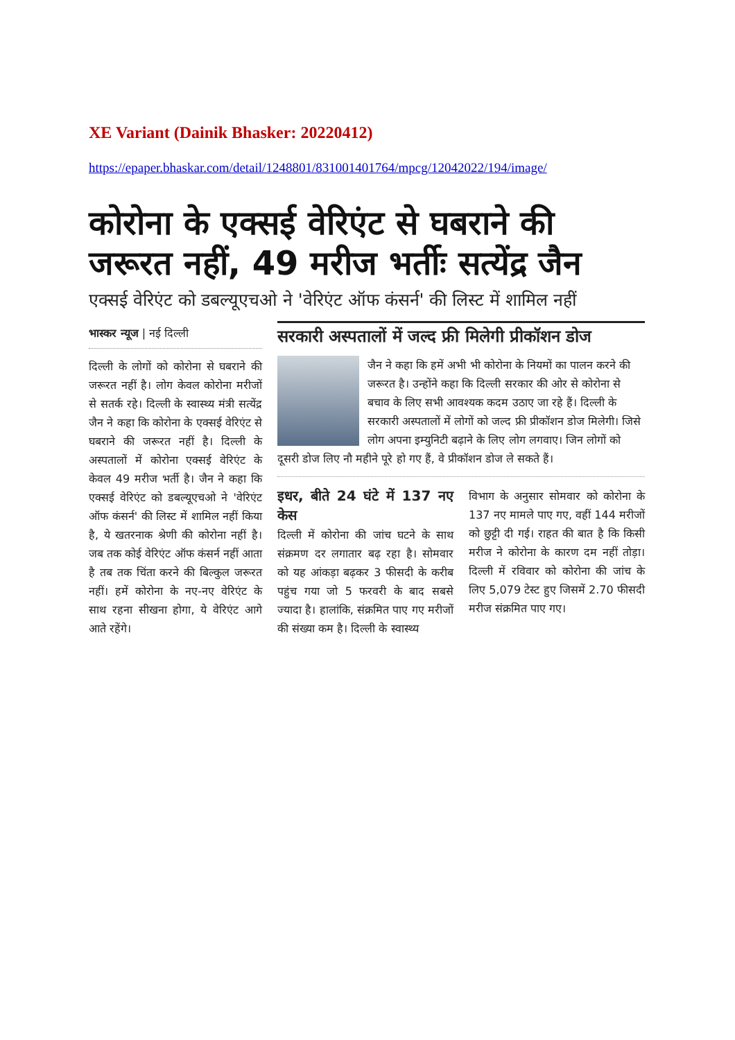XE Variant (Dainik Bhasker: 20220412)
https://epaper.bhaskar.com/detail/1248801/831001401764/mpcg/12042022/194/image/
कोरोना के एक्सई वेरिएंट से घबराने की जरूरत नहीं, 49 मरीज भर्तीः सत्येंद्र जैन
एक्सई वेरिएंट को डबल्यूएचओ ने 'वेरिएंट ऑफ कंसर्न' की लिस्ट में शामिल नहीं
भास्कर न्यूज | नई दिल्ली
दिल्ली के लोगों को कोरोना से घबराने की जरूरत नहीं है। लोग केवल कोरोना मरीजों से सतर्क रहे। दिल्ली के स्वास्थ्य मंत्री सत्येंद्र जैन ने कहा कि कोरोना के एक्सई वेरिएंट से घबराने की जरूरत नहीं है। दिल्ली के अस्पतालों में कोरोना एक्सई वेरिएंट के केवल 49 मरीज भर्ती है। जैन ने कहा कि एक्सई वेरिएंट को डबल्यूएचओ ने 'वेरिएंट ऑफ कंसर्न' की लिस्ट में शामिल नहीं किया है, ये खतरनाक श्रेणी की कोरोना नहीं है। जब तक कोई वेरिएंट ऑफ कंसर्न नहीं आता है तब तक चिंता करने की बिल्कुल जरूरत नहीं। हमें कोरोना के नए-नए वेरिएंट के साथ रहना सीखना होगा, ये वेरिएंट आगे आते रहेंगे।
सरकारी अस्पतालों में जल्द फ्री मिलेगी प्रीकॉशन डोज
जैन ने कहा कि हमें अभी भी कोरोना के नियमों का पालन करने की जरूरत है। उन्होंने कहा कि दिल्ली सरकार की ओर से कोरोना से बचाव के लिए सभी आवश्यक कदम उठाए जा रहे हैं। दिल्ली के सरकारी अस्पतालों में लोगों को जल्द फ्री प्रीकॉशन डोज मिलेगी। जिसे लोग अपना इम्युनिटी बढ़ाने के लिए लोग लगवाए। जिन लोगों को दूसरी डोज लिए नौ महीने पूरे हो गए हैं, वे प्रीकॉशन डोज ले सकते हैं।
इधर, बीते 24 घंटे में 137 नए केस
दिल्ली में कोरोना की जांच घटने के साथ संक्रमण दर लगातार बढ़ रहा है। सोमवार को यह आंकड़ा बढ़कर 3 फीसदी के करीब पहुंच गया जो 5 फरवरी के बाद सबसे ज्यादा है। हालांकि, संक्रमित पाए गए मरीजों की संख्या कम है। दिल्ली के स्वास्थ्य
विभाग के अनुसार सोमवार को कोरोना के 137 नए मामले पाए गए, वहीं 144 मरीजों को छुट्टी दी गई। राहत की बात है कि किसी मरीज ने कोरोना के कारण दम नहीं तोड़ा। दिल्ली में रविवार को कोरोना की जांच के लिए 5,079 टेस्ट हुए जिसमें 2.70 फीसदी मरीज संक्रमित पाए गए।